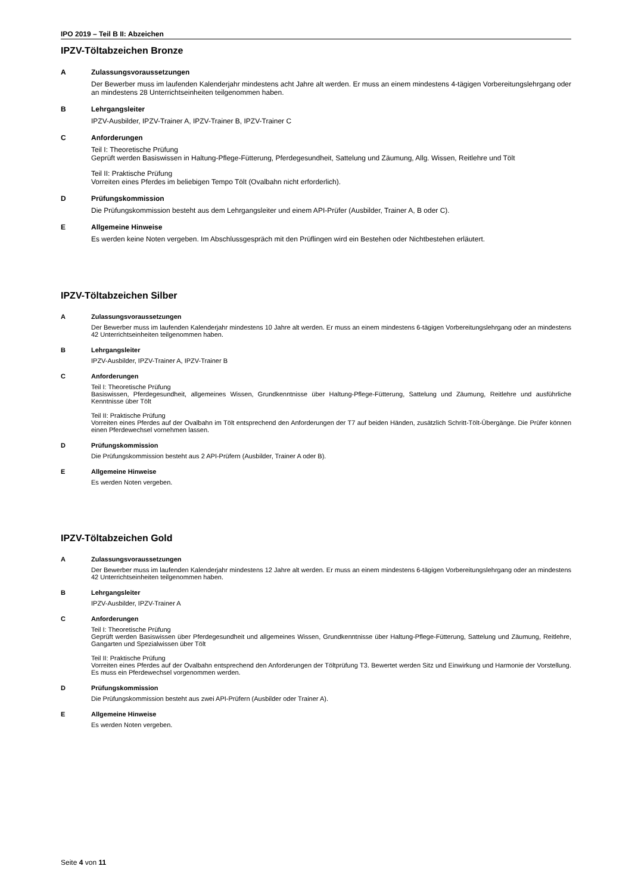IPO 2019 – Teil B II: Abzeichen
IPZV-Töltabzeichen Bronze
A Zulassungsvoraussetzungen
Der Bewerber muss im laufenden Kalenderjahr mindestens acht Jahre alt werden. Er muss an einem mindestens 4-tägigen Vorbereitungslehrgang oder an mindestens 28 Unterrichtseinheiten teilgenommen haben.
B Lehrgangsleiter
IPZV-Ausbilder, IPZV-Trainer A, IPZV-Trainer B, IPZV-Trainer C
C Anforderungen
Teil I: Theoretische Prüfung
Geprüft werden Basiswissen in Haltung-Pflege-Fütterung, Pferdegesundheit, Sattelung und Zäumung, Allg. Wissen, Reitlehre und Tölt
Teil II: Praktische Prüfung
Vorreiten eines Pferdes im beliebigen Tempo Tölt (Ovalbahn nicht erforderlich).
D Prüfungskommission
Die Prüfungskommission besteht aus dem Lehrgangsleiter und einem API-Prüfer (Ausbilder, Trainer A, B oder C).
E Allgemeine Hinweise
Es werden keine Noten vergeben. Im Abschlussgespräch mit den Prüflingen wird ein Bestehen oder Nichtbestehen erläutert.
IPZV-Töltabzeichen Silber
A Zulassungsvoraussetzungen
Der Bewerber muss im laufenden Kalenderjahr mindestens 10 Jahre alt werden. Er muss an einem mindestens 6-tägigen Vorbereitungslehrgang oder an mindestens 42 Unterrichtseinheiten teilgenommen haben.
B Lehrgangsleiter
IPZV-Ausbilder, IPZV-Trainer A, IPZV-Trainer B
C Anforderungen
Teil I: Theoretische Prüfung
Basiswissen, Pferdegesundheit, allgemeines Wissen, Grundkenntnisse über Haltung-Pflege-Fütterung, Sattelung und Zäumung, Reitlehre und ausführliche Kenntnisse über Tölt
Teil II: Praktische Prüfung
Vorreiten eines Pferdes auf der Ovalbahn im Tölt entsprechend den Anforderungen der T7 auf beiden Händen, zusätzlich Schritt-Tölt-Übergänge. Die Prüfer können einen Pferdewechsel vornehmen lassen.
D Prüfungskommission
Die Prüfungskommission besteht aus 2 API-Prüfern (Ausbilder, Trainer A oder B).
E Allgemeine Hinweise
Es werden Noten vergeben.
IPZV-Töltabzeichen Gold
A Zulassungsvoraussetzungen
Der Bewerber muss im laufenden Kalenderjahr mindestens 12 Jahre alt werden. Er muss an einem mindestens 6-tägigen Vorbereitungslehrgang oder an mindestens 42 Unterrichtseinheiten teilgenommen haben.
B Lehrgangsleiter
IPZV-Ausbilder, IPZV-Trainer A
C Anforderungen
Teil I: Theoretische Prüfung
Geprüft werden Basiswissen über Pferdegesundheit und allgemeines Wissen, Grundkenntnisse über Haltung-Pflege-Fütterung, Sattelung und Zäumung, Reitlehre, Gangarten und Spezialwissen über Tölt
Teil II: Praktische Prüfung
Vorreiten eines Pferdes auf der Ovalbahn entsprechend den Anforderungen der Töltprüfung T3. Bewertet werden Sitz und Einwirkung und Harmonie der Vorstellung. Es muss ein Pferdewechsel vorgenommen werden.
D Prüfungskommission
Die Prüfungskommission besteht aus zwei API-Prüfern (Ausbilder oder Trainer A).
E Allgemeine Hinweise
Es werden Noten vergeben.
Seite 4 von 11